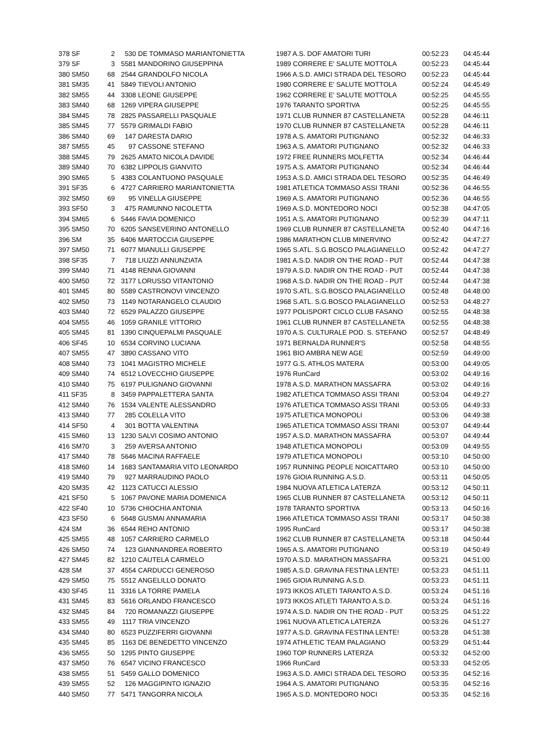| 378 SF | 2 | 530 | DE TOMMASO MARIANTONIETTA | 1987 A.S. DOF AMATORI TURI | 00:52:23 | 04:45:44 |
| 379 SF | 3 | 5581 | MANDORINO GIUSEPPINA | 1989 CORRERE E' SALUTE MOTTOLA | 00:52:23 | 04:45:44 |
| 380 SM50 | 68 | 2544 | GRANDOLFO NICOLA | 1966 A.S.D. AMICI STRADA DEL TESORO | 00:52:23 | 04:45:44 |
| 381 SM35 | 41 | 5849 | TIEVOLI ANTONIO | 1980 CORRERE E' SALUTE MOTTOLA | 00:52:24 | 04:45:49 |
| 382 SM55 | 44 | 3308 | LEONE GIUSEPPE | 1962 CORRERE E' SALUTE MOTTOLA | 00:52:25 | 04:45:55 |
| 383 SM40 | 68 | 1269 | VIPERA GIUSEPPE | 1976 TARANTO SPORTIVA | 00:52:25 | 04:45:55 |
| 384 SM45 | 78 | 2825 | PASSARELLI PASQUALE | 1971 CLUB RUNNER 87 CASTELLANETA | 00:52:28 | 04:46:11 |
| 385 SM45 | 77 | 5579 | GRIMALDI FABIO | 1970 CLUB RUNNER 87 CASTELLANETA | 00:52:28 | 04:46:11 |
| 386 SM40 | 69 | 147 | DARESTA DARIO | 1978 A.S. AMATORI PUTIGNANO | 00:52:32 | 04:46:33 |
| 387 SM55 | 45 | 97 | CASSONE STEFANO | 1963 A.S. AMATORI PUTIGNANO | 00:52:32 | 04:46:33 |
| 388 SM45 | 79 | 2625 | AMATO NICOLA DAVIDE | 1972 FREE RUNNERS MOLFETTA | 00:52:34 | 04:46:44 |
| 389 SM40 | 70 | 6382 | LIPPOLIS GIANVITO | 1975 A.S. AMATORI PUTIGNANO | 00:52:34 | 04:46:44 |
| 390 SM65 | 5 | 4383 | COLANTUONO PASQUALE | 1953 A.S.D. AMICI STRADA DEL TESORO | 00:52:35 | 04:46:49 |
| 391 SF35 | 6 | 4727 | CARRIERO MARIANTONIETTA | 1981 ATLETICA TOMMASO ASSI TRANI | 00:52:36 | 04:46:55 |
| 392 SM50 | 69 | 95 | VINELLA GIUSEPPE | 1969 A.S. AMATORI PUTIGNANO | 00:52:36 | 04:46:55 |
| 393 SF50 | 3 | 475 | RAMUNNO NICOLETTA | 1969 A.S.D. MONTEDORO NOCI | 00:52:38 | 04:47:05 |
| 394 SM65 | 6 | 5446 | FAVIA DOMENICO | 1951 A.S. AMATORI PUTIGNANO | 00:52:39 | 04:47:11 |
| 395 SM50 | 70 | 6205 | SANSEVERINO ANTONELLO | 1969 CLUB RUNNER 87 CASTELLANETA | 00:52:40 | 04:47:16 |
| 396 SM | 35 | 6406 | MARTOCCIA GIUSEPPE | 1986 MARATHON CLUB MINERVINO | 00:52:42 | 04:47:27 |
| 397 SM50 | 71 | 6077 | MIANULLI GIUSEPPE | 1965 S.ATL. S.G.BOSCO PALAGIANELLO | 00:52:42 | 04:47:27 |
| 398 SF35 | 7 | 718 | LIUZZI ANNUNZIATA | 1981 A.S.D. NADIR ON THE ROAD - PUT | 00:52:44 | 04:47:38 |
| 399 SM40 | 71 | 4148 | RENNA GIOVANNI | 1979 A.S.D. NADIR ON THE ROAD - PUT | 00:52:44 | 04:47:38 |
| 400 SM50 | 72 | 3177 | LORUSSO VITANTONIO | 1968 A.S.D. NADIR ON THE ROAD - PUT | 00:52:44 | 04:47:38 |
| 401 SM45 | 80 | 5589 | CASTRONOVI VINCENZO | 1970 S.ATL. S.G.BOSCO PALAGIANELLO | 00:52:48 | 04:48:00 |
| 402 SM50 | 73 | 1149 | NOTARANGELO CLAUDIO | 1968 S.ATL. S.G.BOSCO PALAGIANELLO | 00:52:53 | 04:48:27 |
| 403 SM40 | 72 | 6529 | PALAZZO GIUSEPPE | 1977 POLISPORT CICLO CLUB FASANO | 00:52:55 | 04:48:38 |
| 404 SM55 | 46 | 1059 | GRANILE VITTORIO | 1961 CLUB RUNNER 87 CASTELLANETA | 00:52:55 | 04:48:38 |
| 405 SM45 | 81 | 1390 | CINQUEPALMI PASQUALE | 1970 A.S. CULTURALE POD. S. STEFANO | 00:52:57 | 04:48:49 |
| 406 SF45 | 10 | 6534 | CORVINO LUCIANA | 1971 BERNALDA RUNNER'S | 00:52:58 | 04:48:55 |
| 407 SM55 | 47 | 3890 | CASSANO VITO | 1961 BIO AMBRA NEW AGE | 00:52:59 | 04:49:00 |
| 408 SM40 | 73 | 1041 | MAGISTRO MICHELE | 1977 G.S. ATHLOS MATERA | 00:53:00 | 04:49:05 |
| 409 SM40 | 74 | 6512 | LOVECCHIO GIUSEPPE | 1976 RunCard | 00:53:02 | 04:49:16 |
| 410 SM40 | 75 | 6197 | PULIGNANO GIOVANNI | 1978 A.S.D. MARATHON MASSAFRA | 00:53:02 | 04:49:16 |
| 411 SF35 | 8 | 3459 | PAPPALETTERA SANTA | 1982 ATLETICA TOMMASO ASSI TRANI | 00:53:04 | 04:49:27 |
| 412 SM40 | 76 | 1534 | VALENTE ALESSANDRO | 1976 ATLETICA TOMMASO ASSI TRANI | 00:53:05 | 04:49:33 |
| 413 SM40 | 77 | 285 | COLELLA VITO | 1975 ATLETICA MONOPOLI | 00:53:06 | 04:49:38 |
| 414 SF50 | 4 | 301 | BOTTA VALENTINA | 1965 ATLETICA TOMMASO ASSI TRANI | 00:53:07 | 04:49:44 |
| 415 SM60 | 13 | 1230 | SALVI COSIMO ANTONIO | 1957 A.S.D. MARATHON MASSAFRA | 00:53:07 | 04:49:44 |
| 416 SM70 | 3 | 259 | AVERSA ANTONIO | 1948 ATLETICA MONOPOLI | 00:53:09 | 04:49:55 |
| 417 SM40 | 78 | 5646 | MACINA RAFFAELE | 1979 ATLETICA MONOPOLI | 00:53:10 | 04:50:00 |
| 418 SM60 | 14 | 1683 | SANTAMARIA VITO LEONARDO | 1957 RUNNING PEOPLE NOICATTARO | 00:53:10 | 04:50:00 |
| 419 SM40 | 79 | 927 | MARRAUDINO PAOLO | 1976 GIOIA RUNNING A.S.D. | 00:53:11 | 04:50:05 |
| 420 SM35 | 42 | 1123 | CATUCCI ALESSIO | 1984 NUOVA ATLETICA LATERZA | 00:53:12 | 04:50:11 |
| 421 SF50 | 5 | 1067 | PAVONE MARIA DOMENICA | 1965 CLUB RUNNER 87 CASTELLANETA | 00:53:12 | 04:50:11 |
| 422 SF40 | 10 | 5736 | CHIOCHIA ANTONIA | 1978 TARANTO SPORTIVA | 00:53:13 | 04:50:16 |
| 423 SF50 | 6 | 5648 | GUSMAI ANNAMARIA | 1966 ATLETICA TOMMASO ASSI TRANI | 00:53:17 | 04:50:38 |
| 424 SM | 36 | 6544 | REHO ANTONIO | 1995 RunCard | 00:53:17 | 04:50:38 |
| 425 SM55 | 48 | 1057 | CARRIERO CARMELO | 1962 CLUB RUNNER 87 CASTELLANETA | 00:53:18 | 04:50:44 |
| 426 SM50 | 74 | 123 | GIANNANDREA ROBERTO | 1965 A.S. AMATORI PUTIGNANO | 00:53:19 | 04:50:49 |
| 427 SM45 | 82 | 1210 | CAUTELA CARMELO | 1970 A.S.D. MARATHON MASSAFRA | 00:53:21 | 04:51:00 |
| 428 SM | 37 | 4554 | CARDUCCI GENEROSO | 1985 A.S.D. GRAVINA FESTINA LENTE! | 00:53:23 | 04:51:11 |
| 429 SM50 | 75 | 5512 | ANGELILLO DONATO | 1965 GIOIA RUNNING A.S.D. | 00:53:23 | 04:51:11 |
| 430 SF45 | 11 | 3316 | LA TORRE PAMELA | 1973 IKKOS ATLETI TARANTO A.S.D. | 00:53:24 | 04:51:16 |
| 431 SM45 | 83 | 5616 | ORLANDO FRANCESCO | 1973 IKKOS ATLETI TARANTO A.S.D. | 00:53:24 | 04:51:16 |
| 432 SM45 | 84 | 720 | ROMANAZZI GIUSEPPE | 1974 A.S.D. NADIR ON THE ROAD - PUT | 00:53:25 | 04:51:22 |
| 433 SM55 | 49 | 1117 | TRIA VINCENZO | 1961 NUOVA ATLETICA LATERZA | 00:53:26 | 04:51:27 |
| 434 SM40 | 80 | 6523 | PUZZIFERRI GIOVANNI | 1977 A.S.D. GRAVINA FESTINA LENTE! | 00:53:28 | 04:51:38 |
| 435 SM45 | 85 | 1163 | DE BENEDETTO VINCENZO | 1974 ATHLETIC TEAM PALAGIANO | 00:53:29 | 04:51:44 |
| 436 SM55 | 50 | 1295 | PINTO GIUSEPPE | 1960 TOP RUNNERS LATERZA | 00:53:32 | 04:52:00 |
| 437 SM50 | 76 | 6547 | VICINO FRANCESCO | 1966 RunCard | 00:53:33 | 04:52:05 |
| 438 SM55 | 51 | 5459 | GALLO DOMENICO | 1963 A.S.D. AMICI STRADA DEL TESORO | 00:53:35 | 04:52:16 |
| 439 SM55 | 52 | 126 | MAGGIPINTO IGNAZIO | 1964 A.S. AMATORI PUTIGNANO | 00:53:35 | 04:52:16 |
| 440 SM50 | 77 | 5471 | TANGORRA NICOLA | 1965 A.S.D. MONTEDORO NOCI | 00:53:35 | 04:52:16 |